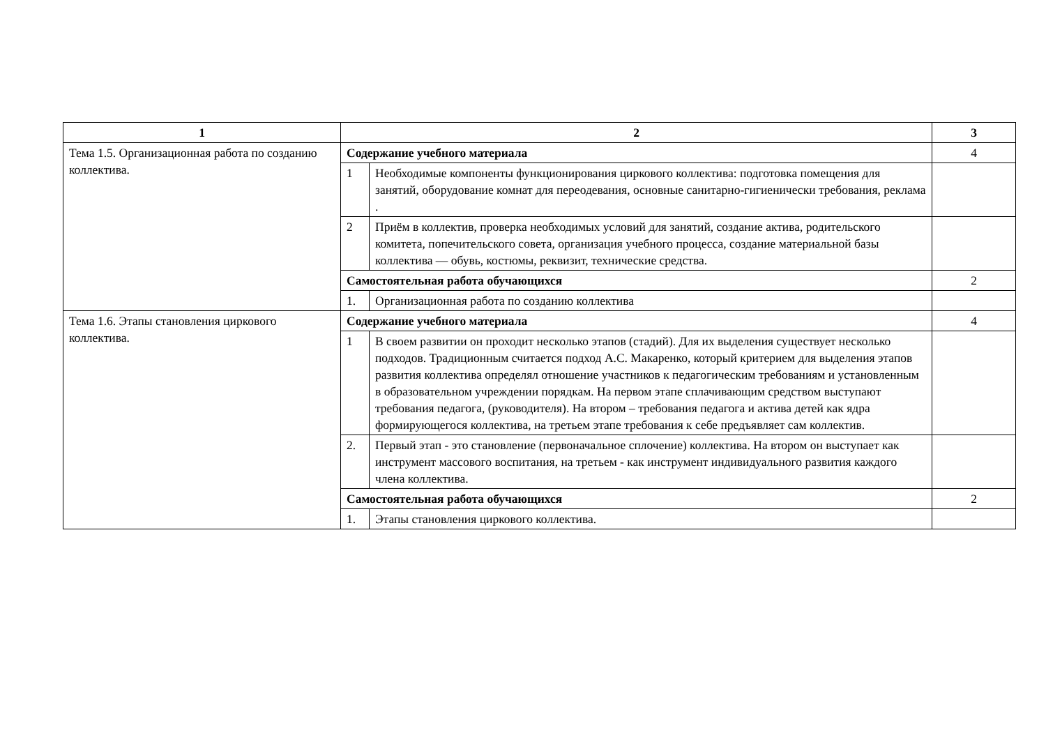| 1 | 2 | | 3 |
| --- | --- | --- | --- |
| Тема 1.5. Организационная работа по созданию коллектива. | Содержание учебного материала | | 4 |
| | 1 | Необходимые компоненты функционирования циркового коллектива: подготовка помещения для занятий, оборудование комнат для переодевания, основные санитарно-гигиенически требования, реклама . | |
| | 2 | Приём в коллектив, проверка необходимых условий для занятий, создание актива, родительского комитета, попечительского совета, организация учебного процесса, создание материальной базы коллектива — обувь, костюмы, реквизит, технические средства. | |
| | Самостоятельная работа обучающихся | | 2 |
| | 1. | Организационная работа по созданию коллектива | |
| Тема 1.6. Этапы становления циркового коллектива. | Содержание учебного материала | | 4 |
| | 1 | В своем развитии он проходит несколько этапов (стадий). Для их выделения существует несколько подходов. Традиционным считается подход А.С. Макаренко, который критерием для выделения этапов развития коллектива определял отношение участников к педагогическим требованиям и установленным в образовательном учреждении порядкам. На первом этапе сплачивающим средством выступают требования педагога, (руководителя). На втором – требования педагога и актива детей как ядра формирующегося коллектива, на третьем этапе требования к себе предъявляет сам коллектив. | |
| | 2. | Первый этап - это становление (первоначальное сплочение) коллектива. На втором он выступает как инструмент массового воспитания, на третьем - как инструмент индивидуального развития каждого члена коллектива. | |
| | Самостоятельная работа обучающихся | | 2 |
| | 1. | Этапы становления циркового коллектива. | |